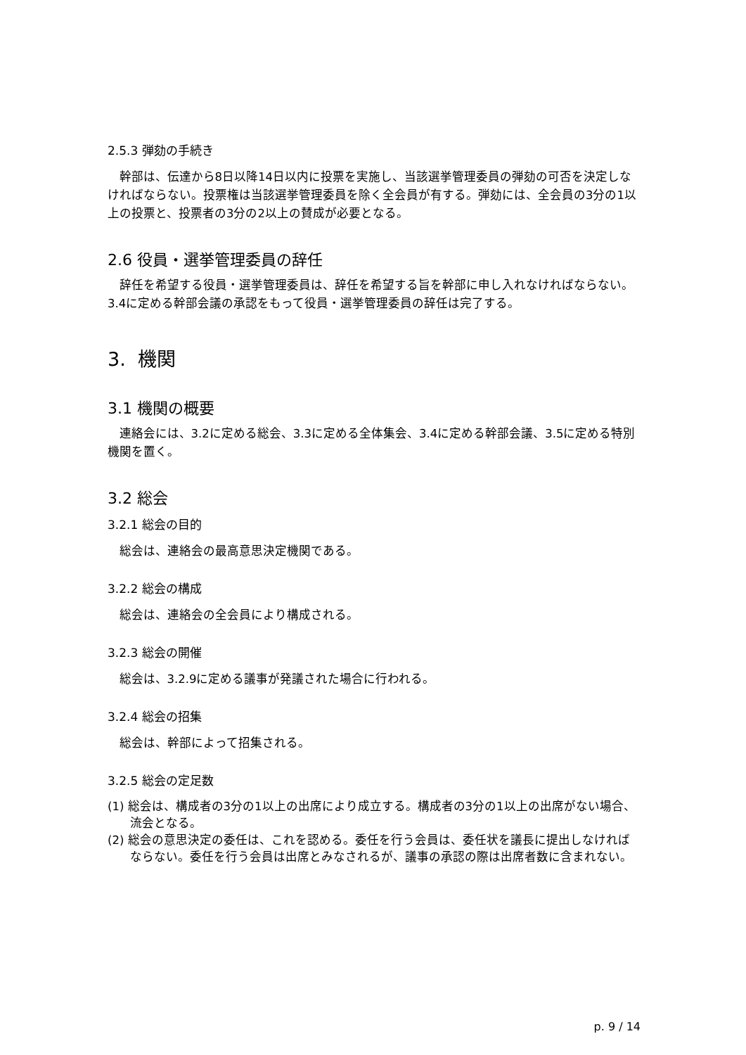2.5.3 弾劾の手続き
幹部は、伝達から8日以降14日以内に投票を実施し、当該選挙管理委員の弾劾の可否を決定しなければならない。投票権は当該選挙管理委員を除く全会員が有する。弾劾には、全会員の3分の1以上の投票と、投票者の3分の2以上の賛成が必要となる。
2.6 役員・選挙管理委員の辞任
辞任を希望する役員・選挙管理委員は、辞任を希望する旨を幹部に申し入れなければならない。3.4に定める幹部会議の承認をもって役員・選挙管理委員の辞任は完了する。
3. 機関
3.1 機関の概要
連絡会には、3.2に定める総会、3.3に定める全体集会、3.4に定める幹部会議、3.5に定める特別機関を置く。
3.2 総会
3.2.1 総会の目的
総会は、連絡会の最高意思決定機関である。
3.2.2 総会の構成
総会は、連絡会の全会員により構成される。
3.2.3 総会の開催
総会は、3.2.9に定める議事が発議された場合に行われる。
3.2.4 総会の招集
総会は、幹部によって招集される。
3.2.5 総会の定足数
(1) 総会は、構成者の3分の1以上の出席により成立する。構成者の3分の1以上の出席がない場合、流会となる。
(2) 総会の意思決定の委任は、これを認める。委任を行う会員は、委任状を議長に提出しなければならない。委任を行う会員は出席とみなされるが、議事の承認の際は出席者数に含まれない。
p. 9 / 14